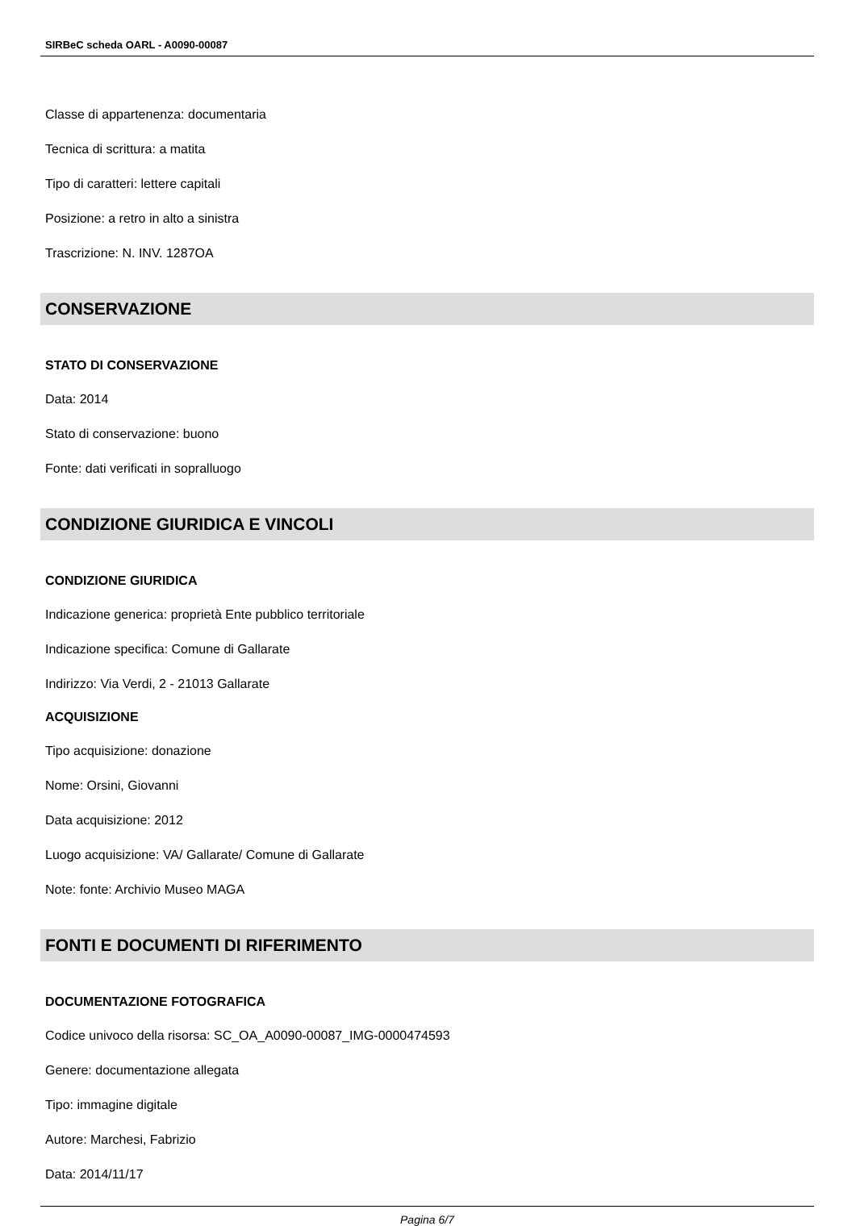SIRBeC scheda OARL - A0090-00087
Classe di appartenenza: documentaria
Tecnica di scrittura: a matita
Tipo di caratteri: lettere capitali
Posizione: a retro in alto a sinistra
Trascrizione: N. INV. 1287OA
CONSERVAZIONE
STATO DI CONSERVAZIONE
Data: 2014
Stato di conservazione: buono
Fonte: dati verificati in sopralluogo
CONDIZIONE GIURIDICA E VINCOLI
CONDIZIONE GIURIDICA
Indicazione generica: proprietà Ente pubblico territoriale
Indicazione specifica: Comune di Gallarate
Indirizzo: Via Verdi, 2 - 21013 Gallarate
ACQUISIZIONE
Tipo acquisizione: donazione
Nome: Orsini, Giovanni
Data acquisizione: 2012
Luogo acquisizione: VA/ Gallarate/ Comune di Gallarate
Note: fonte: Archivio Museo MAGA
FONTI E DOCUMENTI DI RIFERIMENTO
DOCUMENTAZIONE FOTOGRAFICA
Codice univoco della risorsa: SC_OA_A0090-00087_IMG-0000474593
Genere: documentazione allegata
Tipo: immagine digitale
Autore: Marchesi, Fabrizio
Data: 2014/11/17
Pagina 6/7